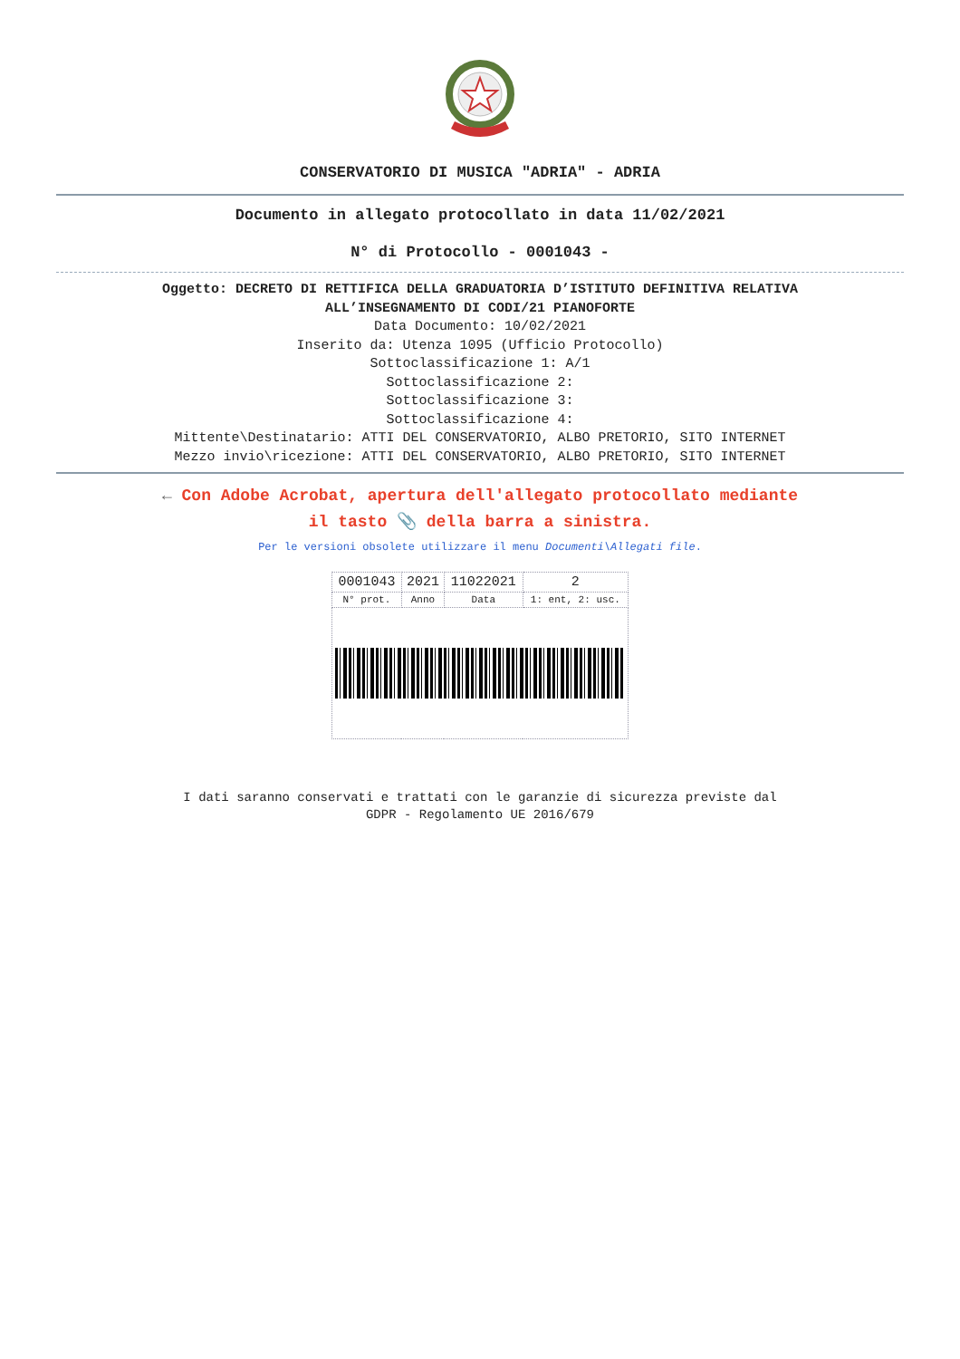CONSERVATORIO DI MUSICA "ADRIA" - ADRIA
Documento in allegato protocollato in data 11/02/2021
N° di Protocollo - 0001043 -
Oggetto: DECRETO DI RETTIFICA DELLA GRADUATORIA D’ISTITUTO DEFINITIVA RELATIVA
ALL’INSEGNAMENTO DI CODI/21 PIANOFORTE
Data Documento: 10/02/2021
Inserito da: Utenza 1095 (Ufficio Protocollo)
Sottoclassificazione 1: A/1
Sottoclassificazione 2:
Sottoclassificazione 3:
Sottoclassificazione 4:
Mittente\Destinatario: ATTI DEL CONSERVATORIO, ALBO PRETORIO, SITO INTERNET
Mezzo invio\ricezione: ATTI DEL CONSERVATORIO, ALBO PRETORIO, SITO INTERNET
← Con Adobe Acrobat, apertura dell'allegato protocollato mediante
il tasto 📎 della barra a sinistra.
Per le versioni obsolete utilizzare il menu Documenti\Allegati file.
| 0001043 | 2021 | 11022021 | 2 |
| N° prot. | Anno | Data | 1: ent, 2: usc. |
I dati saranno conservati e trattati con le garanzie di sicurezza previste dal
GDPR - Regolamento UE 2016/679